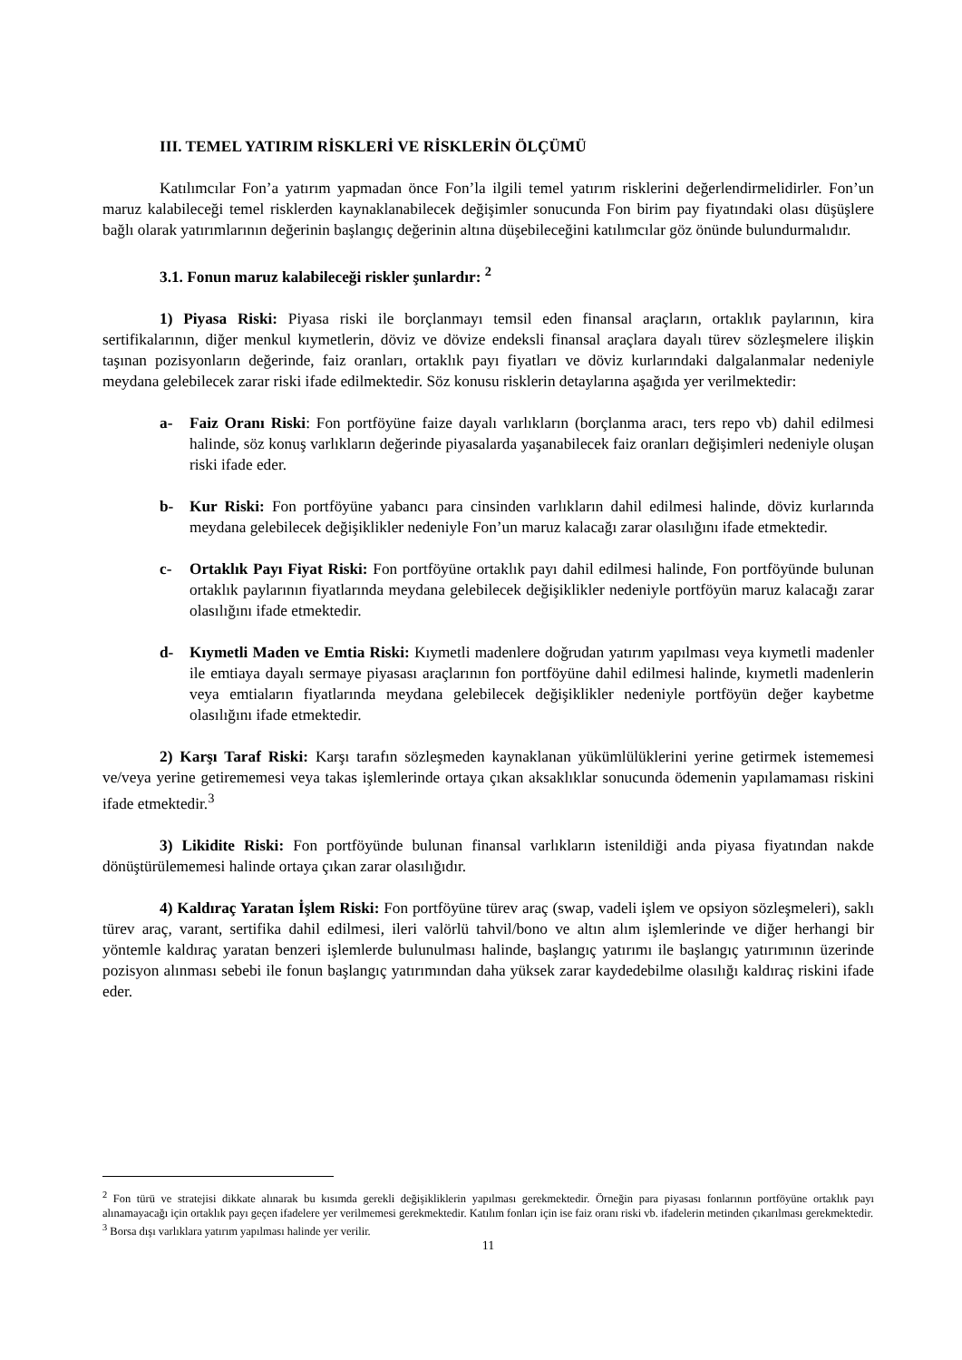III. TEMEL YATIRIM RİSKLERİ VE RİSKLERİN ÖLÇÜMÜ
Katılımcılar Fon’a yatırım yapmadan önce Fon’la ilgili temel yatırım risklerini değerlendirmelidirler. Fon’un maruz kalabileceği temel risklerden kaynaklanabilecek değişimler sonucunda Fon birim pay fiyatındaki olası düşüşlere bağlı olarak yatırımlarının değerinin başlangıç değerinin altına düşebileceğini katılımcılar göz önünde bulundurmalıdır.
3.1. Fonun maruz kalabileceği riskler şunlardır: <sup>2</sup>
1) Piyasa Riski: Piyasa riski ile borçlanmayı temsil eden finansal araçların, ortaklık paylarının, kira sertifikalarının, diğer menkul kıymetlerin, döviz ve dövize endeksli finansal araçlara dayalı türev sözleşmelere ilişkin taşınan pozisyonların değerinde, faiz oranları, ortaklık payı fiyatları ve döviz kurlarındaki dalgalanmalar nedeniyle meydana gelebilecek zarar riski ifade edilmektedir. Söz konusu risklerin detaylarına aşağıda yer verilmektedir:
a- Faiz Oranı Riski: Fon portföyüne faize dayalı varlıkların (borçlanma aracı, ters repo vb) dahil edilmesi halinde, söz konuş varlıkların değerinde piyasalarda yaşanabilecek faiz oranları değişimleri nedeniyle oluşan riski ifade eder.
b- Kur Riski: Fon portföyüne yabancı para cinsinden varlıkların dahil edilmesi halinde, döviz kurlarında meydana gelebilecek değişiklikler nedeniyle Fon’un maruz kalacağı zarar olasılığını ifade etmektedir.
c- Ortaklık Payı Fiyat Riski: Fon portföyüne ortaklık payı dahil edilmesi halinde, Fon portföyünde bulunan ortaklık paylarının fiyatlarında meydana gelebilecek değişiklikler nedeniyle portföyün maruz kalacağı zarar olasılığını ifade etmektedir.
d- Kıymetli Maden ve Emtia Riski: Kıymetli madenlere doğrudan yatırım yapılması veya kıymetli madenler ile emtiaya dayalı sermaye piyasası araçlarının fon portföyüne dahil edilmesi halinde, kıymetli madenlerin veya emtiaların fiyatlarında meydana gelebilecek değişiklikler nedeniyle portföyün değer kaybetme olasılığını ifade etmektedir.
2) Karşı Taraf Riski: Karşı tarafın sözleşmeden kaynaklanan yükümlülüklerini yerine getirmek istememesi ve/veya yerine getirememesi veya takas işlemlerinde ortaya çıkan aksaklıklar sonucunda ödemenin yapılamaması riskini ifade etmektedir.<sup>3</sup>
3) Likidite Riski: Fon portföyünde bulunan finansal varlıkların istenildiği anda piyasa fiyatından nakde dönüştürülememesi halinde ortaya çıkan zarar olasılığıdır.
4) Kaldıraç Yaratan İşlem Riski: Fon portföyüne türev araç (swap, vadeli işlem ve opsiyon sözleşmeleri), saklı türev araç, varant, sertifika dahil edilmesi, ileri valörlü tahvil/bono ve altın alım işlemlerinde ve diğer herhangi bir yöntemle kaldıraç yaratan benzeri işlemlerde bulunulması halinde, başlangıç yatırımı ile başlangıç yatırımının üzerinde pozisyon alınması sebebi ile fonun başlangıç yatırımından daha yüksek zarar kaydedebilme olasılığı kaldıraç riskini ifade eder.
<sup>2</sup> Fon türü ve stratejisi dikkate alınarak bu kısımda gerekli değişikliklerin yapılması gerekmektedir. Örneğin para piyasası fonlarının portföyüne ortaklık payı alınamayacağı için ortaklık payı geçen ifadelere yer verilmemesi gerekmektedir. Katılım fonları için ise faiz oranı riski vb. ifadelerin metinden çıkarılması gerekmektedir.
<sup>3</sup> Borsa dışı varlıklara yatırım yapılması halinde yer verilir.
11